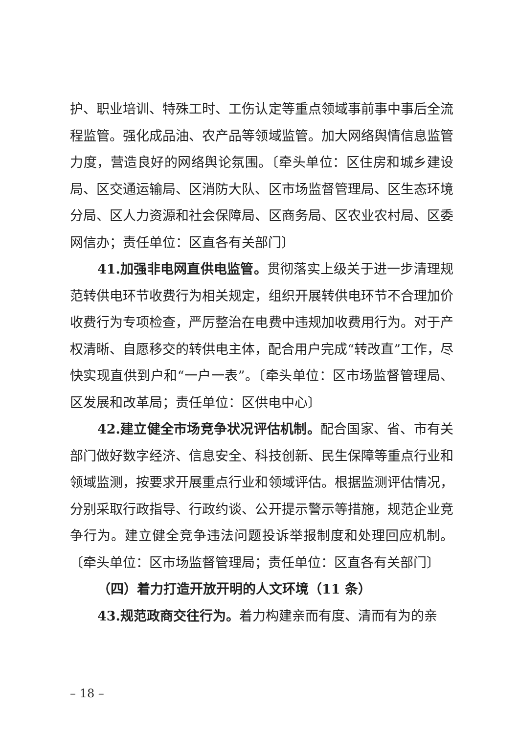护、职业培训、特殊工时、工伤认定等重点领域事前事中事后全流程监管。强化成品油、农产品等领域监管。加大网络舆情信息监管力度，营造良好的网络舆论氛围。〔牵头单位：区住房和城乡建设局、区交通运输局、区消防大队、区市场监督管理局、区生态环境分局、区人力资源和社会保障局、区商务局、区农业农村局、区委网信办；责任单位：区直各有关部门〕
41.加强非电网直供电监管。贯彻落实上级关于进一步清理规范转供电环节收费行为相关规定，组织开展转供电环节不合理加价收费行为专项检查，严厉整治在电费中违规加收费用行为。对于产权清晰、自愿移交的转供电主体，配合用户完成“转改直”工作，尽快实现直供到户和“一户一表”。〔牵头单位：区市场监督管理局、区发展和改革局；责任单位：区供电中心〕
42.建立健全市场竞争状况评估机制。配合国家、省、市有关部门做好数字经济、信息安全、科技创新、民生保障等重点行业和领域监测，按要求开展重点行业和领域评估。根据监测评估情况，分别采取行政指导、行政约谈、公开提示警示等措施，规范企业竞争行为。建立健全竞争违法问题投诉举报制度和处理回应机制。〔牵头单位：区市场监督管理局；责任单位：区直各有关部门〕
（四）着力打造开放开明的人文环境（11 条）
43.规范政商交往行为。着力构建亲而有度、清而有为的亲
– 18 –